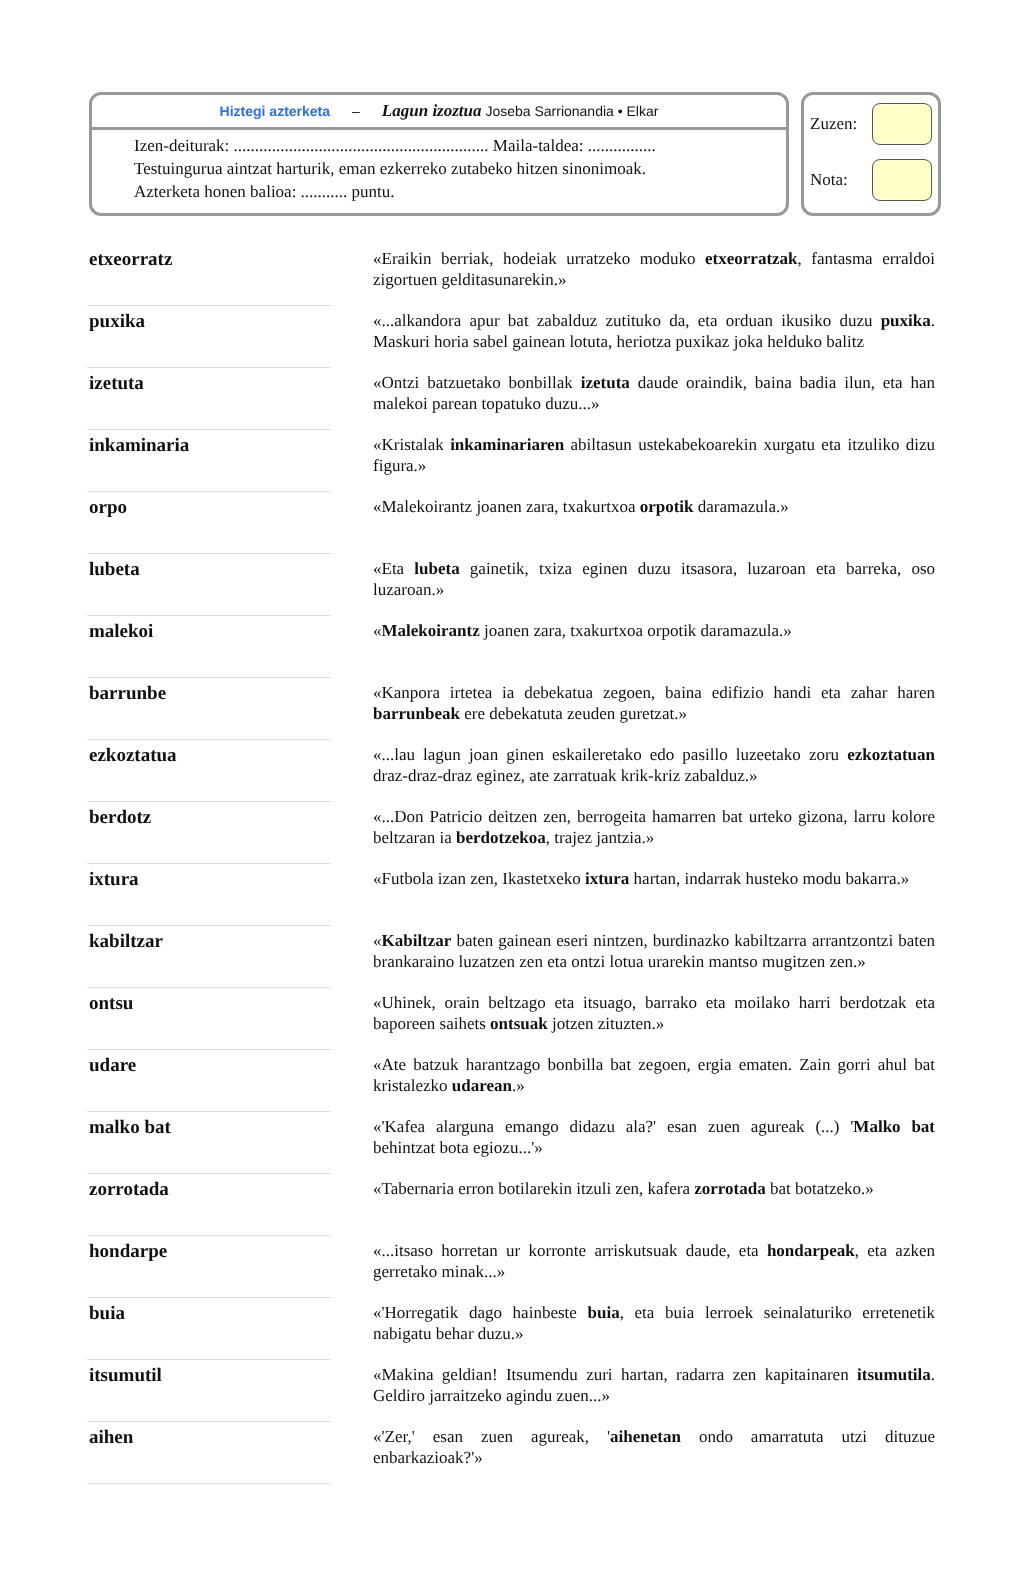Hiztegi azterketa – Lagun izoztua Joseba Sarrionandia • Elkar
Izen-deiturak: ............................................................ Maila-taldea: ................
Testuingurua aintzat harturik, eman ezkerreko zutabeko hitzen sinonimoak.
Azterketa honen balioa: ........... puntu.
Zuzen:
Nota:
| etxeorratz | | «Eraikin berriak, hodeiak urratzeko moduko etxeorratzak , fantasma erraldoi zigortuen gelditasunarekin.» |
| puxika | | «...alkandora apur bat zabalduz zutituko da, eta orduan ikusiko duzu puxika . Maskuri horia sabel gainean lotuta, heriotza puxikaz joka helduko balitz |
| izetuta | | «Ontzi batzuetako bonbillak izetuta daude oraindik, baina badia ilun, eta han malekoi parean topatuko duzu...» |
| inkaminaria | | «Kristalak inkaminariaren abiltasun ustekabekoarekin xurgatu eta itzuliko dizu figura.» |
| orpo | | «Malekoirantz joanen zara, txakurtxoa orpotik daramazula.» |
| lubeta | | «Eta lubeta gainetik, txiza eginen duzu itsasora, luzaroan eta barreka, oso luzaroan.» |
| malekoi | | « Malekoirantz joanen zara, txakurtxoa orpotik daramazula.» |
| barrunbe | | «Kanpora irtetea ia debekatua zegoen, baina edifizio handi eta zahar haren barrunbeak ere debekatuta zeuden guretzat.» |
| ezkoztatua | | «...lau lagun joan ginen eskaileretako edo pasillo luzeetako zoru ezkoztatuan draz-draz-draz eginez, ate zarratuak krik-kriz zabalduz.» |
| berdotz | | «...Don Patricio deitzen zen, berrogeita hamarren bat urteko gizona, larru kolore beltzaran ia berdotzekoa , trajez jantzia.» |
| ixtura | | «Futbola izan zen, Ikastetxeko ixtura hartan, indarrak husteko modu bakarra.» |
| kabiltzar | | « Kabiltzar baten gainean eseri nintzen, burdinazko kabiltzarra arrantzontzi baten brankaraino luzatzen zen eta ontzi lotua urarekin mantso mugitzen zen.» |
| ontsu | | «Uhinek, orain beltzago eta itsuago, barrako eta moilako harri berdotzak eta baporeen saihets ontsuak jotzen zituzten.» |
| udare | | «Ate batzuk harantzago bonbilla bat zegoen, ergia ematen. Zain gorri ahul bat kristalezko udarean .» |
| malko bat | | «'Kafea alarguna emango didazu ala?' esan zuen agureak (...) ' Malko bat behintzat bota egiozu...'» |
| zorrotada | | «Tabernaria erron botilarekin itzuli zen, kafera zorrotada bat botatzeko.» |
| hondarpe | | «...itsaso horretan ur korronte arriskutsuak daude, eta hondarpeak , eta azken gerretako minak...» |
| buia | | «'Horregatik dago hainbeste buia , eta buia lerroek seinalaturiko erretenetik nabigatu behar duzu.» |
| itsumutil | | «Makina geldian! Itsumendu zuri hartan, radarra zen kapitainaren itsumutila . Geldiro jarraitzeko agindu zuen...» |
| aihen | | «'Zer,' esan zuen agureak, ' aihenetan ondo amarratuta utzi dituzue enbarkazioak?'» |